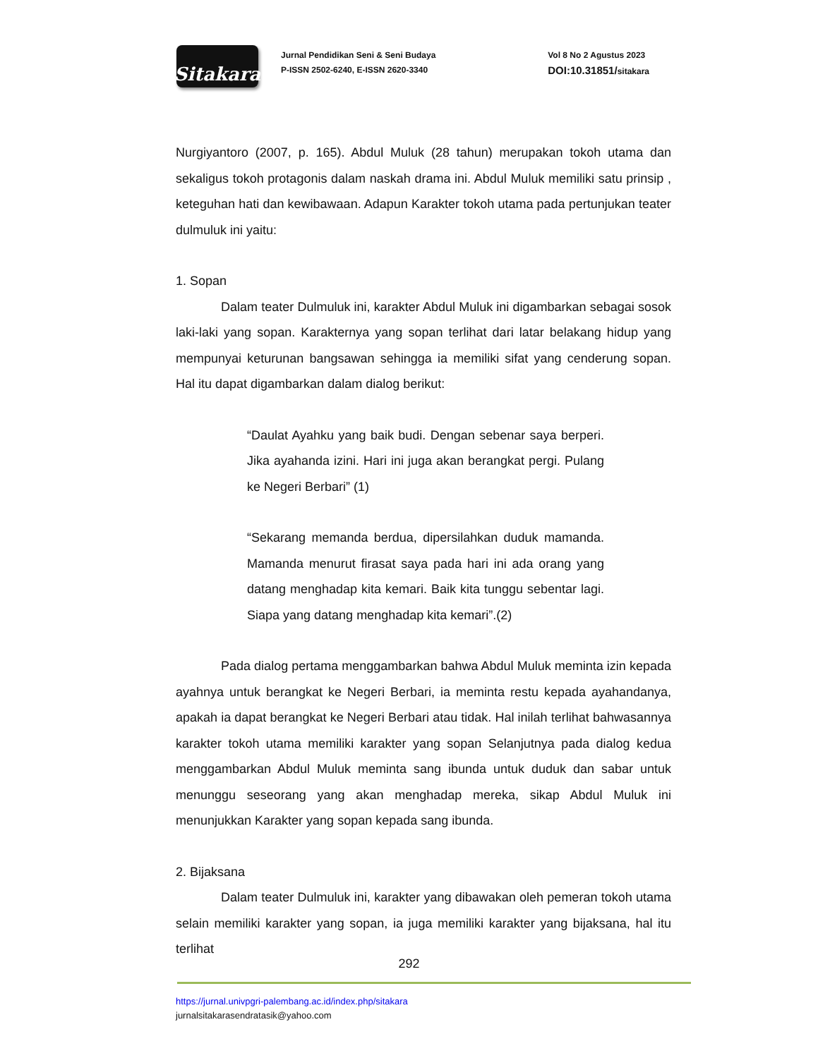Sitakara
Jurnal Pendidikan Seni & Seni Budaya
P-ISSN 2502-6240, E-ISSN 2620-3340
Vol 8 No 2 Agustus 2023
DOI:10.31851/sitakara
Nurgiyantoro (2007, p. 165). Abdul Muluk (28 tahun) merupakan tokoh utama dan sekaligus tokoh protagonis dalam naskah drama ini. Abdul Muluk memiliki satu prinsip , keteguhan hati dan kewibawaan. Adapun Karakter tokoh utama pada pertunjukan teater dulmuluk ini yaitu:
1. Sopan
Dalam teater Dulmuluk ini, karakter Abdul Muluk ini digambarkan sebagai sosok laki-laki yang sopan. Karakternya yang sopan terlihat dari latar belakang hidup yang mempunyai keturunan bangsawan sehingga ia memiliki sifat yang cenderung sopan. Hal itu dapat digambarkan dalam dialog berikut:
“Daulat Ayahku yang baik budi. Dengan sebenar saya berperi. Jika ayahanda izini. Hari ini juga akan berangkat pergi. Pulang ke Negeri Berbari” (1)
“Sekarang memanda berdua, dipersilahkan duduk mamanda. Mamanda menurut firasat saya pada hari ini ada orang yang datang menghadap kita kemari. Baik kita tunggu sebentar lagi. Siapa yang datang menghadap kita kemari”.(2)
Pada dialog pertama menggambarkan bahwa Abdul Muluk meminta izin kepada ayahnya untuk berangkat ke Negeri Berbari, ia meminta restu kepada ayahandanya, apakah ia dapat berangkat ke Negeri Berbari atau tidak. Hal inilah terlihat bahwasannya karakter tokoh utama memiliki karakter yang sopan Selanjutnya pada dialog kedua menggambarkan Abdul Muluk meminta sang ibunda untuk duduk dan sabar untuk menunggu seseorang yang akan menghadap mereka, sikap Abdul Muluk ini menunjukkan Karakter yang sopan kepada sang ibunda.
2. Bijaksana
Dalam teater Dulmuluk ini, karakter yang dibawakan oleh pemeran tokoh utama selain memiliki karakter yang sopan, ia juga memiliki karakter yang bijaksana, hal itu terlihat
292
https://jurnal.univpgri-palembang.ac.id/index.php/sitakara
jurnalsitakarasendratasik@yahoo.com